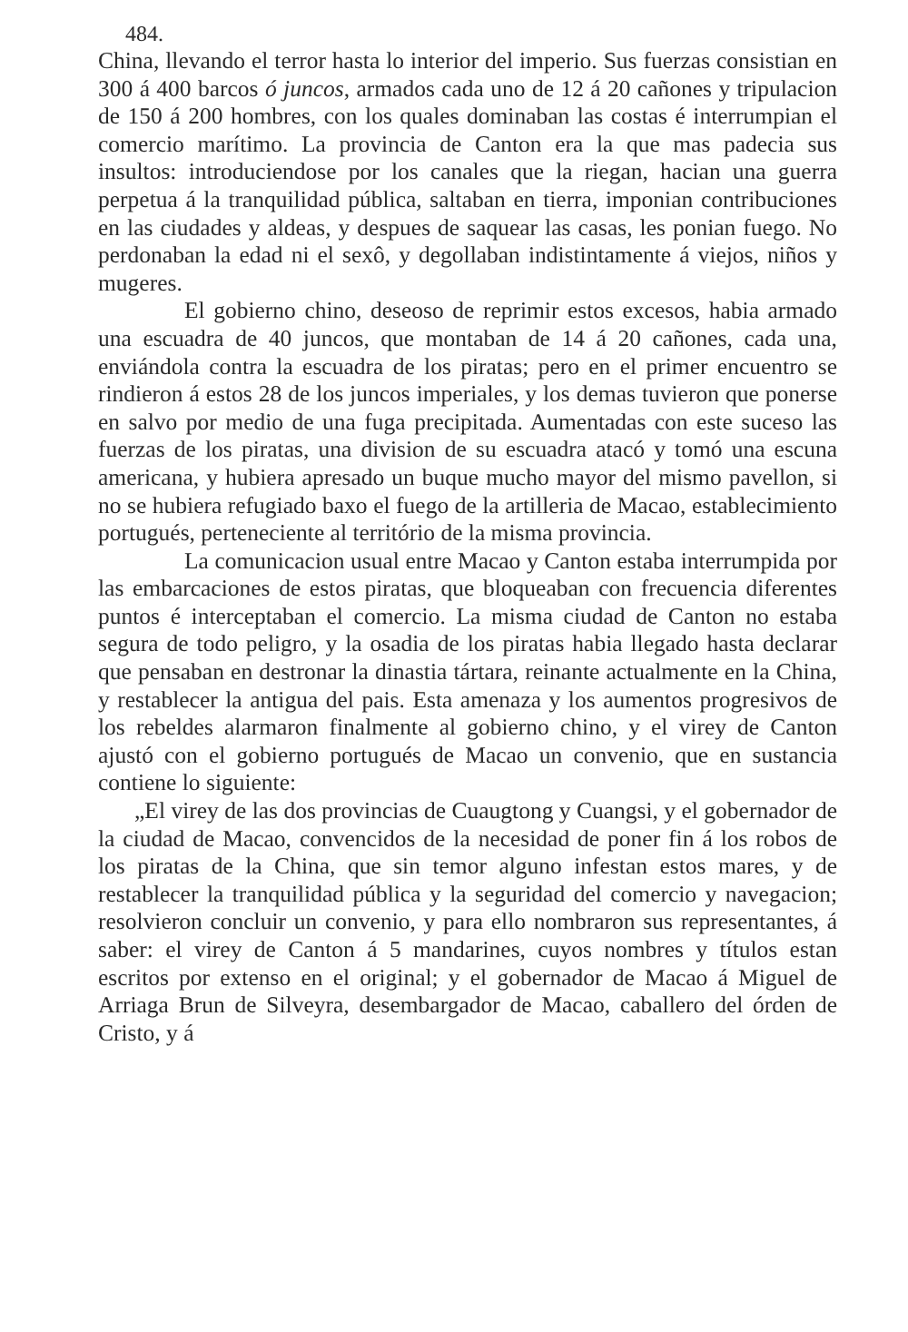484.
China, llevando el terror hasta lo interior del imperio. Sus fuerzas consistian en 300 á 400 barcos ó juncos, armados cada uno de 12 á 20 cañones y tripulacion de 150 á 200 hombres, con los quales dominaban las costas é interrumpian el comercio marítimo. La provincia de Canton era la que mas padecia sus insultos: introduciendose por los canales que la riegan, hacian una guerra perpetua á la tranquilidad pública, saltaban en tierra, imponian contribuciones en las ciudades y aldeas, y despues de saquear las casas, les ponian fuego. No perdonaban la edad ni el sexô, y degollaban indistintamente á viejos, niños y mugeres.
El gobierno chino, deseoso de reprimir estos excesos, habia armado una escuadra de 40 juncos, que montaban de 14 á 20 cañones, cada una, enviándola contra la escuadra de los piratas; pero en el primer encuentro se rindieron á estos 28 de los juncos imperiales, y los demas tuvieron que ponerse en salvo por medio de una fuga precipitada. Aumentadas con este suceso las fuerzas de los piratas, una division de su escuadra atacó y tomó una escuna americana, y hubiera apresado un buque mucho mayor del mismo pavellon, si no se hubiera refugiado baxo el fuego de la artilleria de Macao, establecimiento portugués, perteneciente al território de la misma provincia.
La comunicacion usual entre Macao y Canton estaba interrumpida por las embarcaciones de estos piratas, que bloqueaban con frecuencia diferentes puntos é interceptaban el comercio. La misma ciudad de Canton no estaba segura de todo peligro, y la osadia de los piratas habia llegado hasta declarar que pensaban en destronar la dinastia tártara, reinante actualmente en la China, y restablecer la antigua del pais. Esta amenaza y los aumentos progresivos de los rebeldes alarmaron finalmente al gobierno chino, y el virey de Canton ajustó con el gobierno portugués de Macao un convenio, que en sustancia contiene lo siguiente:
„El virey de las dos provincias de Cuaugtong y Cuangsi, y el gobernador de la ciudad de Macao, convencidos de la necesidad de poner fin á los robos de los piratas de la China, que sin temor alguno infestan estos mares, y de restablecer la tranquilidad pública y la seguridad del comercio y navegacion; resolvieron concluir un convenio, y para ello nombraron sus representantes, á saber: el virey de Canton á 5 mandarines, cuyos nombres y títulos estan escritos por extenso en el original; y el gobernador de Macao á Miguel de Arriaga Brun de Silveyra, desembargador de Macao, caballero del órden de Cristo, y á